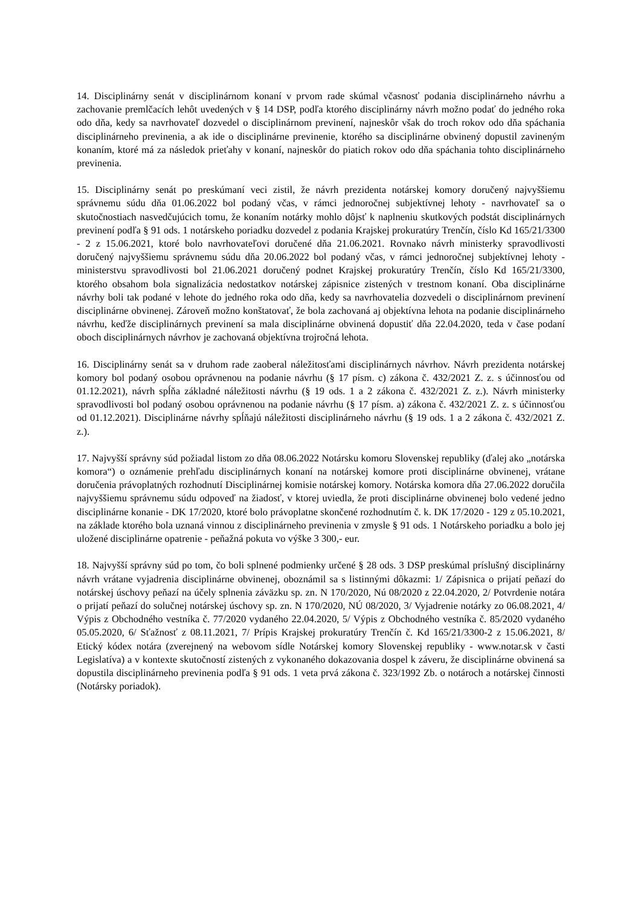14. Disciplinárny senát v disciplinárnom konaní v prvom rade skúmal včasnosť podania disciplinárneho návrhu a zachovanie premlčacích lehôt uvedených v § 14 DSP, podľa ktorého disciplinárny návrh možno podať do jedného roka odo dňa, kedy sa navrhovateľ dozvedel o disciplinárnom previnení, najneskôr však do troch rokov odo dňa spáchania disciplinárneho previnenia, a ak ide o disciplinárne previnenie, ktorého sa disciplinárne obvinený dopustil zavineným konaním, ktoré má za následok prieťahy v konaní, najneskôr do piatich rokov odo dňa spáchania tohto disciplinárneho previnenia.
15. Disciplinárny senát po preskúmaní veci zistil, že návrh prezidenta notárskej komory doručený najvyššiemu správnemu súdu dňa 01.06.2022 bol podaný včas, v rámci jednoročnej subjektívnej lehoty - navrhovateľ sa o skutočnostiach nasvedčujúcich tomu, že konaním notárky mohlo dôjsť k naplneniu skutkových podstát disciplinárnych previnení podľa § 91 ods. 1 notárskeho poriadku dozvedel z podania Krajskej prokuratúry Trenčín, číslo Kd 165/21/3300 - 2 z 15.06.2021, ktoré bolo navrhovateľovi doručené dňa 21.06.2021. Rovnako návrh ministerky spravodlivosti doručený najvyššiemu správnemu súdu dňa 20.06.2022 bol podaný včas, v rámci jednoročnej subjektívnej lehoty - ministerstvu spravodlivosti bol 21.06.2021 doručený podnet Krajskej prokuratúry Trenčín, číslo Kd 165/21/3300, ktorého obsahom bola signalizácia nedostatkov notárskej zápisnice zistených v trestnom konaní. Oba disciplinárne návrhy boli tak podané v lehote do jedného roka odo dňa, kedy sa navrhovatelia dozvedeli o disciplinárnom previnení disciplinárne obvinenej. Zároveň možno konštatovať, že bola zachovaná aj objektívna lehota na podanie disciplinárneho návrhu, keďže disciplinárnych previnení sa mala disciplinárne obvinená dopustiť dňa 22.04.2020, teda v čase podaní oboch disciplinárnych návrhov je zachovaná objektívna trojročná lehota.
16. Disciplinárny senát sa v druhom rade zaoberal náležitosťami disciplinárnych návrhov. Návrh prezidenta notárskej komory bol podaný osobou oprávnenou na podanie návrhu (§ 17 písm. c) zákona č. 432/2021 Z. z. s účinnosťou od 01.12.2021), návrh spĺňa základné náležitosti návrhu (§ 19 ods. 1 a 2 zákona č. 432/2021 Z. z.). Návrh ministerky spravodlivosti bol podaný osobou oprávnenou na podanie návrhu (§ 17 písm. a) zákona č. 432/2021 Z. z. s účinnosťou od 01.12.2021). Disciplinárne návrhy spĺňajú náležitosti disciplinárneho návrhu (§ 19 ods. 1 a 2 zákona č. 432/2021 Z. z.).
17. Najvyšší správny súd požiadal listom zo dňa 08.06.2022 Notársku komoru Slovenskej republiky (ďalej ako „notárska komora“) o oznámenie prehľadu disciplinárnych konaní na notárskej komore proti disciplinárne obvinenej, vrátane doručenia právoplatných rozhodnutí Disciplinárnej komisie notárskej komory. Notárska komora dňa 27.06.2022 doručila najvyššiemu správnemu súdu odpoveď na žiadosť, v ktorej uviedla, že proti disciplinárne obvinenej bolo vedené jedno disciplinárne konanie - DK 17/2020, ktoré bolo právoplatne skončené rozhodnutím č. k. DK 17/2020 - 129 z 05.10.2021, na základe ktorého bola uznaná vinnou z disciplinárneho previnenia v zmysle § 91 ods. 1 Notárskeho poriadku a bolo jej uložené disciplinárne opatrenie - peňažná pokuta vo výške 3 300,- eur.
18. Najvyšší správny súd po tom, čo boli splnené podmienky určené § 28 ods. 3 DSP preskúmal príslušný disciplinárny návrh vrátane vyjadrenia disciplinárne obvinenej, oboznámil sa s listinnými dôkazmi: 1/ Zápisnica o prijatí peňazí do notárskej úschovy peňazí na účely splnenia záväzku sp. zn. N 170/2020, Nú 08/2020 z 22.04.2020, 2/ Potvrdenie notára o prijatí peňazí do solučnej notárskej úschovy sp. zn. N 170/2020, NÚ 08/2020, 3/ Vyjadrenie notárky zo 06.08.2021, 4/ Výpis z Obchodného vestníka č. 77/2020 vydaného 22.04.2020, 5/ Výpis z Obchodného vestníka č. 85/2020 vydaného 05.05.2020, 6/ Sťažnosť z 08.11.2021, 7/ Prípis Krajskej prokuratúry Trenčín č. Kd 165/21/3300-2 z 15.06.2021, 8/ Etický kódex notára (zverejnený na webovom sídle Notárskej komory Slovenskej republiky - www.notar.sk v časti Legislatíva) a v kontexte skutočností zistených z vykonaného dokazovania dospel k záveru, že disciplinárne obvinená sa dopustila disciplinárneho previnenia podľa § 91 ods. 1 veta prvá zákona č. 323/1992 Zb. o notároch a notárskej činnosti (Notársky poriadok).